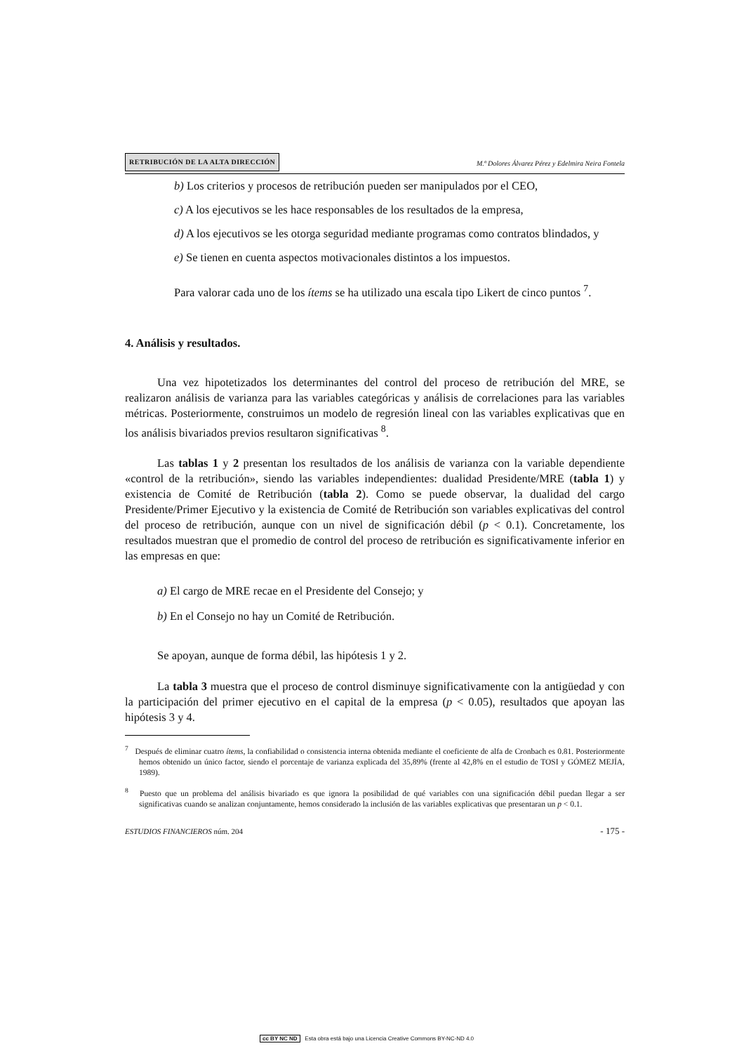RETRIBUCIÓN DE LA ALTA DIRECCIÓN M.ª Dolores Álvarez Pérez y Edelmira Neira Fontela
b) Los criterios y procesos de retribución pueden ser manipulados por el CEO,
c) A los ejecutivos se les hace responsables de los resultados de la empresa,
d) A los ejecutivos se les otorga seguridad mediante programas como contratos blindados, y
e) Se tienen en cuenta aspectos motivacionales distintos a los impuestos.
Para valorar cada uno de los ítems se ha utilizado una escala tipo Likert de cinco puntos <sup>7</sup>.
4. Análisis y resultados.
Una vez hipotetizados los determinantes del control del proceso de retribución del MRE, se realizaron análisis de varianza para las variables categóricas y análisis de correlaciones para las variables métricas. Posteriormente, construimos un modelo de regresión lineal con las variables explicativas que en los análisis bivariados previos resultaron significativas <sup>8</sup>.
Las tablas 1 y 2 presentan los resultados de los análisis de varianza con la variable dependiente «control de la retribución», siendo las variables independientes: dualidad Presidente/MRE (tabla 1) y existencia de Comité de Retribución (tabla 2). Como se puede observar, la dualidad del cargo Presidente/Primer Ejecutivo y la existencia de Comité de Retribución son variables explicativas del control del proceso de retribución, aunque con un nivel de significación débil (p < 0.1). Concretamente, los resultados muestran que el promedio de control del proceso de retribución es significativamente inferior en las empresas en que:
a) El cargo de MRE recae en el Presidente del Consejo; y
b) En el Consejo no hay un Comité de Retribución.
Se apoyan, aunque de forma débil, las hipótesis 1 y 2.
La tabla 3 muestra que el proceso de control disminuye significativamente con la antigüedad y con la participación del primer ejecutivo en el capital de la empresa (p < 0.05), resultados que apoyan las hipótesis 3 y 4.
<sup>7</sup> Después de eliminar cuatro ítems, la confiabilidad o consistencia interna obtenida mediante el coeficiente de alfa de Cronbach es 0.81. Posteriormente hemos obtenido un único factor, siendo el porcentaje de varianza explicada del 35,89% (frente al 42,8% en el estudio de TOSI y GÓMEZ MEJÍA, 1989).
<sup>8</sup> Puesto que un problema del análisis bivariado es que ignora la posibilidad de qué variables con una significación débil puedan llegar a ser significativas cuando se analizan conjuntamente, hemos considerado la inclusión de las variables explicativas que presentaran un p < 0.1.
ESTUDIOS FINANCIEROS núm. 204 - 175 -
cc BY NC ND Esta obra está bajo una Licencia Creative Commons BY-NC-ND 4.0